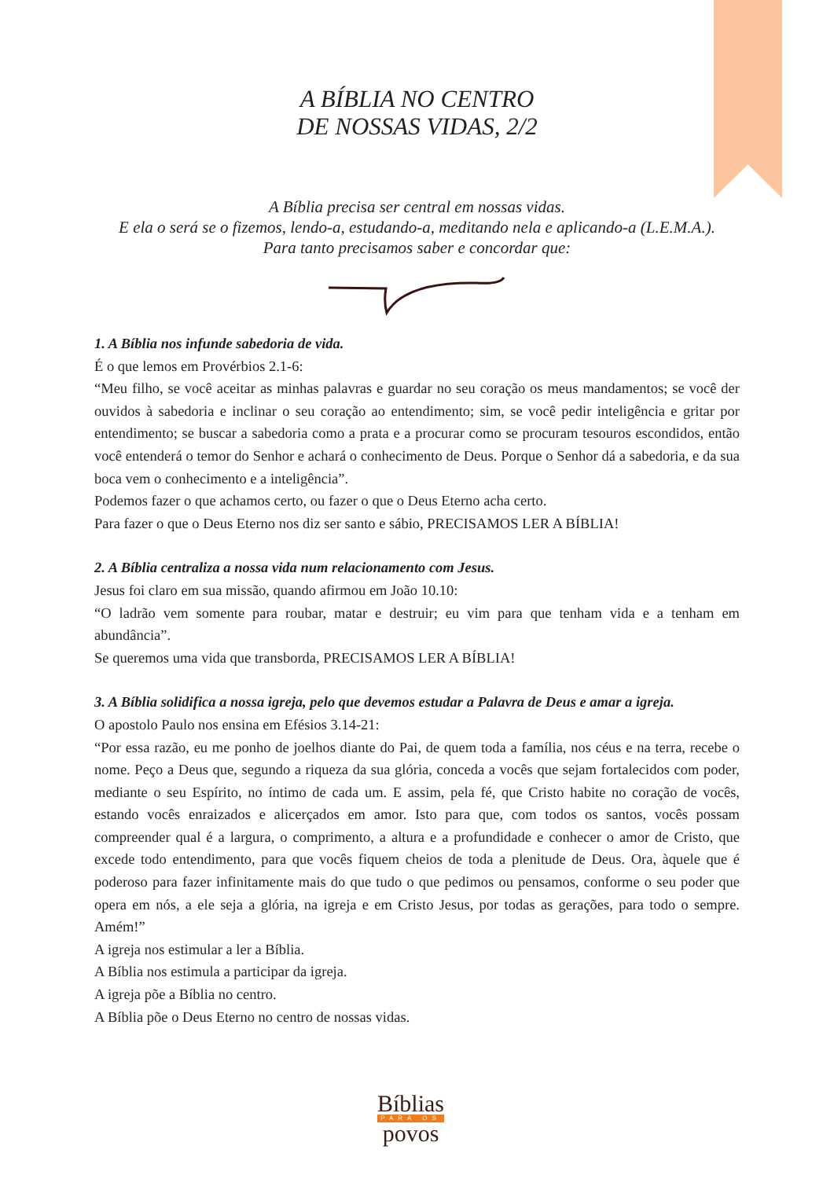A BÍBLIA NO CENTRO
DE NOSSAS VIDAS, 2/2
A Bíblia precisa ser central em nossas vidas.
E ela o será se o fizemos, lendo-a, estudando-a, meditando nela e aplicando-a (L.E.M.A.).
Para tanto precisamos saber e concordar que:
1. A Bíblia nos infunde sabedoria de vida.
É o que lemos em Provérbios 2.1-6:
“Meu filho, se você aceitar as minhas palavras e guardar no seu coração os meus mandamentos; se você der ouvidos à sabedoria e inclinar o seu coração ao entendimento; sim, se você pedir inteligência e gritar por entendimento; se buscar a sabedoria como a prata e a procurar como se procuram tesouros escondidos, então você entenderá o temor do Senhor e achará o conhecimento de Deus. Porque o Senhor dá a sabedoria, e da sua boca vem o conhecimento e a inteligência”.
Podemos fazer o que achamos certo, ou fazer o que o Deus Eterno acha certo.
Para fazer o que o Deus Eterno nos diz ser santo e sábio, PRECISAMOS LER A BÍBLIA!
2. A Bíblia centraliza a nossa vida num relacionamento com Jesus.
Jesus foi claro em sua missão, quando afirmou em João 10.10:
“O ladrão vem somente para roubar, matar e destruir; eu vim para que tenham vida e a tenham em abundância”.
Se queremos uma vida que transborda, PRECISAMOS LER A BÍBLIA!
3. A Bíblia solidifica a nossa igreja, pelo que devemos estudar a Palavra de Deus e amar a igreja.
O apostolo Paulo nos ensina em Efésios 3.14-21:
“Por essa razão, eu me ponho de joelhos diante do Pai, de quem toda a família, nos céus e na terra, recebe o nome. Peço a Deus que, segundo a riqueza da sua glória, conceda a vocês que sejam fortalecidos com poder, mediante o seu Espírito, no íntimo de cada um. E assim, pela fé, que Cristo habite no coração de vocês, estando vocês enraizados e alicerçados em amor. Isto para que, com todos os santos, vocês possam compreender qual é a largura, o comprimento, a altura e a profundidade e conhecer o amor de Cristo, que excede todo entendimento, para que vocês fiquem cheios de toda a plenitude de Deus. Ora, àquele que é poderoso para fazer infinitamente mais do que tudo o que pedimos ou pensamos, conforme o seu poder que opera em nós, a ele seja a glória, na igreja e em Cristo Jesus, por todas as gerações, para todo o sempre. Amém!”
A igreja nos estimular a ler a Bíblia.
A Bíblia nos estimula a participar da igreja.
A igreja põe a Bíblia no centro.
A Bíblia põe o Deus Eterno no centro de nossas vidas.
Bíblias
PARA OS
povos